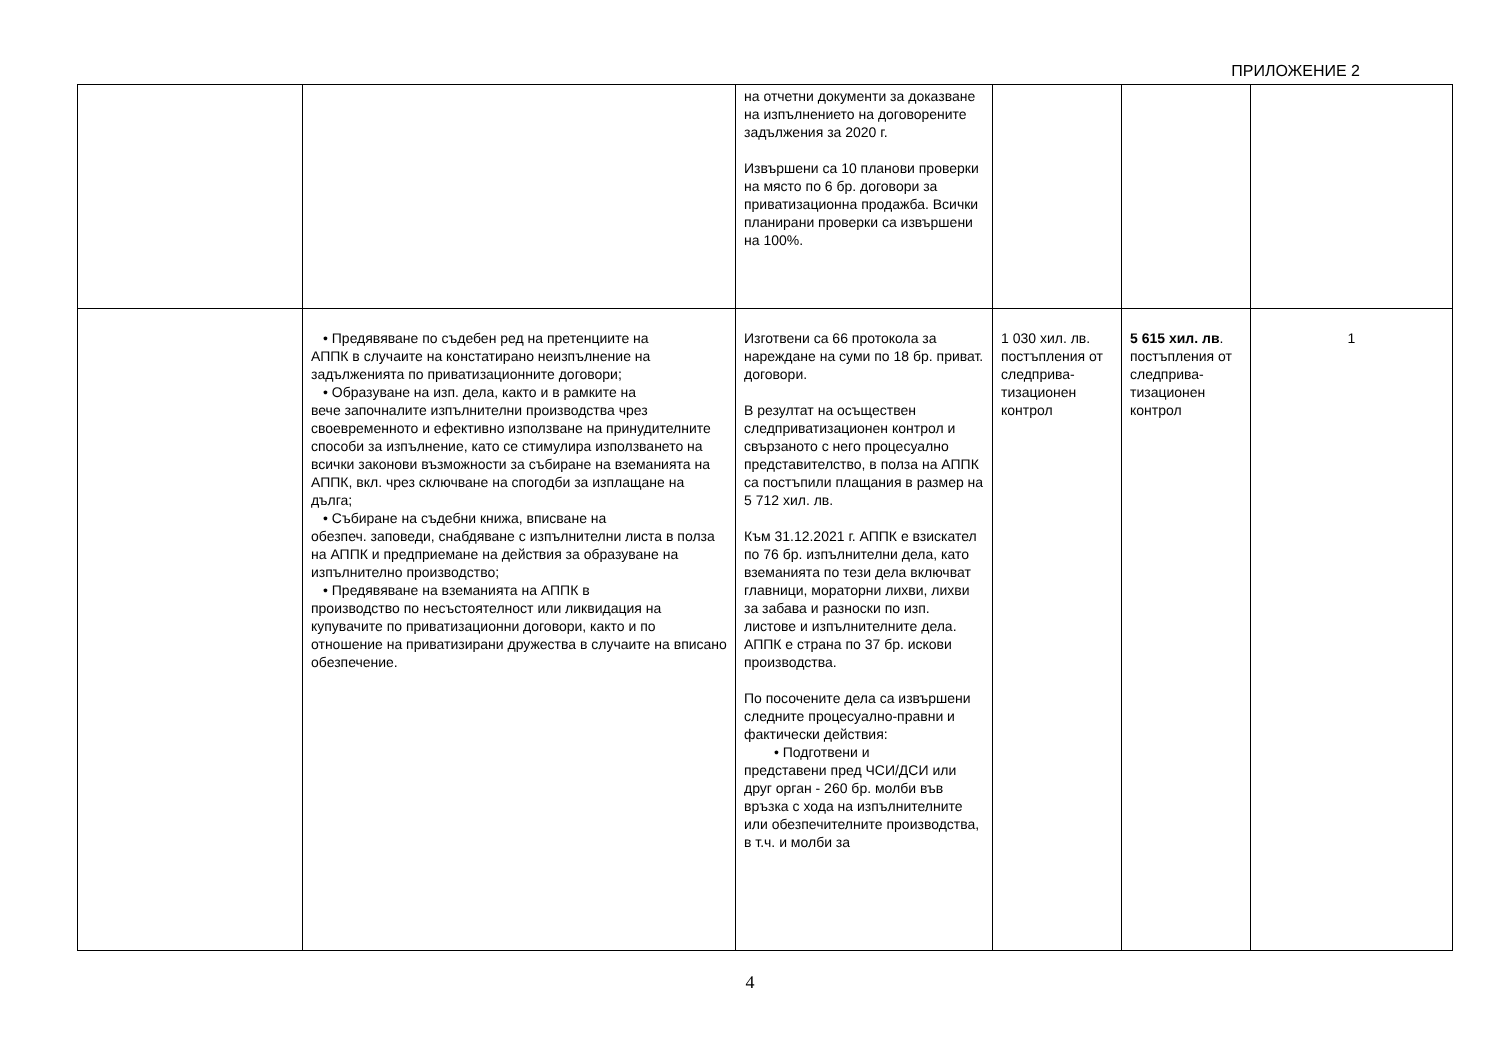ПРИЛОЖЕНИЕ 2
| | | на отчетни документи за доказване на изпълнението на договорените задължения за 2020 г. Извършени са 10 планови проверки на място по 6 бр. договори за приватизационна продажба. Всички планирани проверки са извършени на 100%. | | | |
| | • Предявяване по съдебен ред на претенциите на АППК в случаите на констатирано неизпълнение на задълженията по приватизационните договори; • Образуване на изп. дела, както и в рамките на вече започналите изпълнителни производства чрез своевременното и ефективно използване на принудителните способи за изпълнение, като се стимулира използването на всички законови възможности за събиране на вземанията на АППК, вкл. чрез сключване на спогодби за изплащане на дълга; • Събиране на съдебни книжа, вписване на обезпеч. заповеди, снабдяване с изпълнителни листа в полза на АППК и предприемане на действия за образуване на изпълнително производство; • Предявяване на вземанията на АППК в производство по несъстоятелност или ликвидация на купувачите по приватизационни договори, както и по отношение на приватизирани дружества в случаите на вписано обезпечение. | Изготвени са 66 протокола за нареждане на суми по 18 бр. приват. договори. В резултат на осъществен следприватизационен контрол и свързаното с него процесуално представителство, в полза на АППК са постъпили плащания в размер на 5 712 хил. лв. Към 31.12.2021 г. АППК е взискател по 76 бр. изпълнителни дела, като вземанията по тези дела включват главници, мораторни лихви, лихви за забава и разноски по изп. листове и изпълнителните дела. АППК е страна по 37 бр. искови производства. По посочените дела са извършени следните процесуално-правни и фактически действия: • Подготвени и представени пред ЧСИ/ДСИ или друг орган - 260 бр. молби във връзка с хода на изпълнителните или обезпечителните производства, в т.ч. и молби за | 1 030 хил. лв. постъпления от следприва-тизационен контрол | 5 615 хил. лв . постъпления от следприва-тизационен контрол | 1 |
4